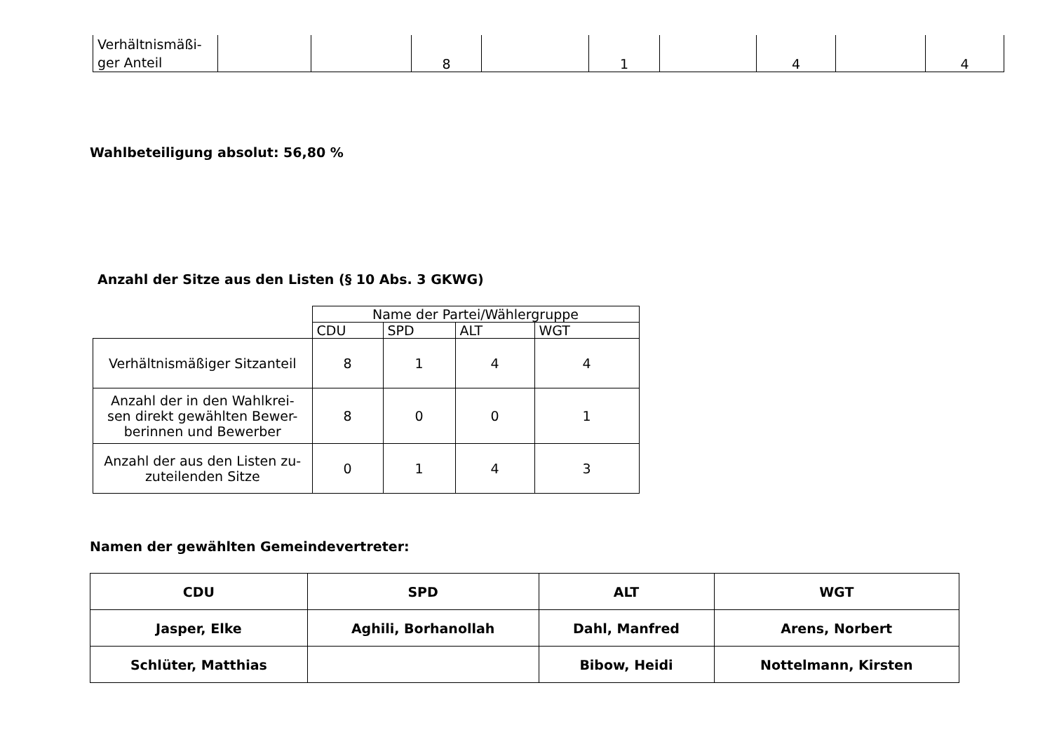| Verhältnismäßi- ger Anteil | | | 8 | | 1 | | 4 | | 4 |
Wahlbeteiligung absolut: 56,80 %
Anzahl der Sitze aus den Listen (§ 10 Abs. 3 GKWG)
| | Name der Partei/Wählergruppe | | | |
| | CDU | SPD | ALT | WGT |
| Verhältnismäßiger Sitzanteil | 8 | 1 | 4 | 4 |
| Anzahl der in den Wahlkrei- sen direkt gewählten Bewer- berinnen und Bewerber | 8 | 0 | 0 | 1 |
| Anzahl der aus den Listen zu- zuteilenden Sitze | 0 | 1 | 4 | 3 |
Namen der gewählten Gemeindevertreter:
| CDU | SPD | ALT | WGT |
| Jasper, Elke | Aghili, Borhanollah | Dahl, Manfred | Arens, Norbert |
| Schlüter, Matthias | | Bibow, Heidi | Nottelmann, Kirsten |